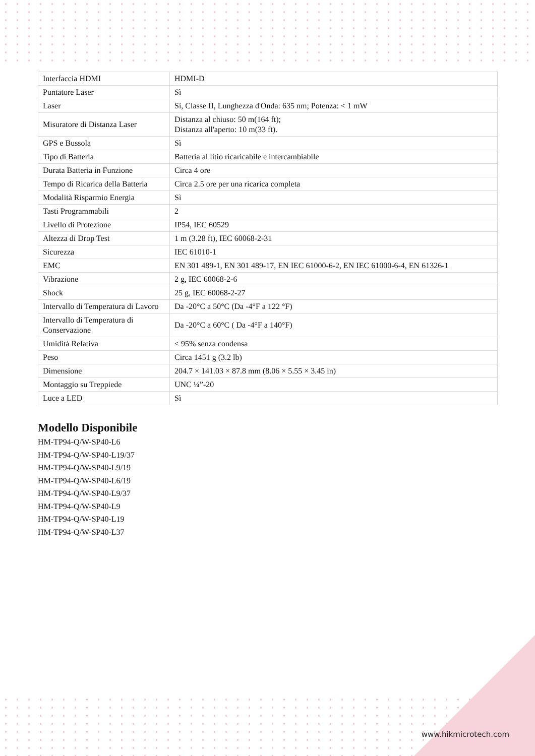| Interfaccia HDMI | HDMI-D |
| Puntatore Laser | Sì |
| Laser | Sì, Classe II, Lunghezza d'Onda: 635 nm; Potenza: < 1 mW |
| Misuratore di Distanza Laser | Distanza al chiuso: 50 m(164 ft); Distanza all'aperto: 10 m(33 ft). |
| GPS e Bussola | Sì |
| Tipo di Batteria | Batteria al litio ricaricabile e intercambiabile |
| Durata Batteria in Funzione | Circa 4 ore |
| Tempo di Ricarica della Batteria | Circa 2.5 ore per una ricarica completa |
| Modalità Risparmio Energia | Sì |
| Tasti Programmabili | 2 |
| Livello di Protezione | IP54, IEC 60529 |
| Altezza di Drop Test | 1 m (3.28 ft), IEC 60068-2-31 |
| Sicurezza | IEC 61010-1 |
| EMC | EN 301 489-1, EN 301 489-17, EN IEC 61000-6-2, EN IEC 61000-6-4, EN 61326-1 |
| Vibrazione | 2 g, IEC 60068-2-6 |
| Shock | 25 g, IEC 60068-2-27 |
| Intervallo di Temperatura di Lavoro | Da -20°C a 50°C (Da -4°F a 122 °F) |
| Intervallo di Temperatura di Conservazione | Da -20°C a 60°C ( Da -4°F a 140°F) |
| Umidità Relativa | < 95% senza condensa |
| Peso | Circa 1451 g (3.2 lb) |
| Dimensione | 204.7 × 141.03 × 87.8 mm (8.06 × 5.55 × 3.45 in) |
| Montaggio su Treppiede | UNC ¼”-20 |
| Luce a LED | Sì |
Modello Disponibile
HM-TP94-Q/W-SP40-L6
HM-TP94-Q/W-SP40-L19/37
HM-TP94-Q/W-SP40-L9/19
HM-TP94-Q/W-SP40-L6/19
HM-TP94-Q/W-SP40-L9/37
HM-TP94-Q/W-SP40-L9
HM-TP94-Q/W-SP40-L19
HM-TP94-Q/W-SP40-L37
www.hikmicrotech.com